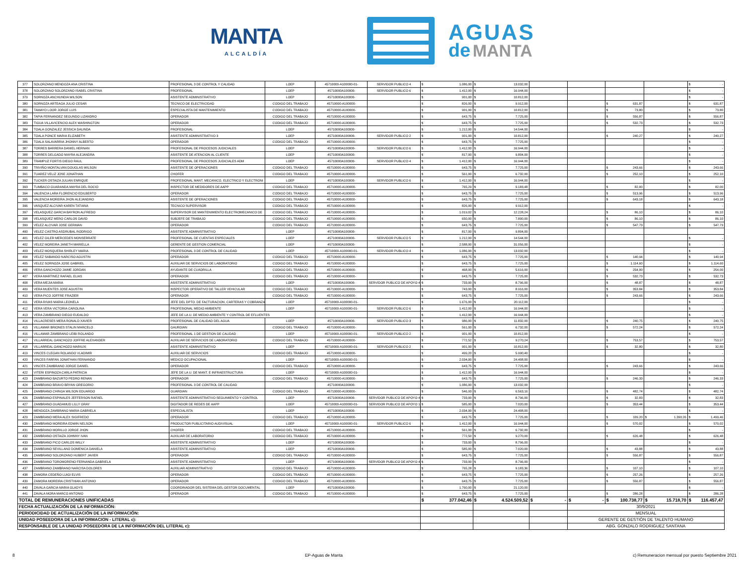MANTA
ALCALDÍA
AGUAS
de MANTA
| 377 | SOLORZANO MENDOZA ANA CRISTINA | PROFESIONAL 3 DE CONTROL Y CALIDAD | LOEP | 45710000-A100000-01- | SERVIDOR PUBLICO 4 | $ 1.086,00 | $ 13.032,00 | | | | | $ - |
| 378 | SOLORZANO SOLORZANO ISABEL CRISTINA | PROFESIONAL | LOEP | 45710000A100000- | SERVIDOR PUBLICO 6 | $ 1.412,00 | $ 16.944,00 | | | | | $ - |
| 379 | SORNOZA ANCHUNDIA WILSON | ASISTENTE ADMINISTRATIVO | LOEP | 45710000A100000- | | $ 901,00 | $ 10.812,00 | | | | | $ - |
| 380 | SORNOZA ARTEAGA JULIO CESAR | TECNICO DE ELECTRICIDAD | CODIGO DEL TRABAJO | 45710000-A100000- | | $ 826,00 | $ 9.912,00 | | | $ 631,87 | | $ 631,87 |
| 381 | TAMAYO LOOR JORGE LUIS | ESPECIALISTA DE MANTENIMIENTO | CODIGO DEL TRABAJO | 45710000-A100000- | | $ 901,00 | $ 10.812,00 | | | $ 73,80 | | $ 73,80 |
| 382 | TAPIA FERNANDEZ SEGUNDO LIZANDRO | OPERADOR | CODIGO DEL TRABAJO | 45710000-A100000- | | $ 643,75 | $ 7.725,00 | | | $ 556,87 | | $ 556,87 |
| 383 | TIGUA VILLAVICENCIO ALEX WASHINGTON | OPERADOR | CODIGO DEL TRABAJO | 45710000-A100000- | | $ 643,75 | $ 7.725,00 | | | $ 532,73 | | $ 532,73 |
| 384 | TOALA GONZALEZ JESSICA DALINDA | PROFESIONAL | LOEP | 45710000A100000- | | $ 1.212,00 | $ 14.544,00 | | | | | $ - |
| 385 | TOALA PONCE MARIA ELIZABETH | ASISTENTE ADMINISTRATIVO 3 | LOEP | 45710000A100000- | SERVIDOR PUBLICO 2 | $ 901,00 | $ 10.812,00 | | | $ 240,27 | | $ 240,27 |
| 386 | TOALA SALAVARRIA JHONNY ALBERTO | OPERADOR | CODIGO DEL TRABAJO | 45710000-A100000- | | $ 643,75 | $ 7.725,00 | | | | | $ - |
| 387 | TORRES BARRERA DANIEL HERNAN | PROFESIONAL DE PROCESOS JUDICIALES | LOEP | 45710000A100000- | SERVIDOR PUBLICO 6 | $ 1.412,00 | $ 16.944,00 | | | | | $ - |
| 388 | TORRES DELGADO MAYRA ALEJANDRA | ASISTENTE DE ATENCION AL CLIENTE | LOEP | 45710000A100000- | | $ 817,00 | $ 9.804,00 | | | | | $ - |
| 389 | TRAMPUZ FORTIS DIEGO RAUL | PROFESIONAL DE PROCESOS JUDICIALES ADM | LOEP | 45710000A100000- | SERVIDOR PUBLICO 4 | $ 1.412,00 | $ 16.944,00 | | | | | $ - |
| 390 | TRIVIÑO MONTALVAN DOUGLAS WILSON | ASISTENTE DE OPERACIONES | CODIGO DEL TRABAJO | 45710000-A100000- | | $ 643,75 | $ 7.725,00 | | | $ 243,66 | | $ 243,66 |
| 391 | TUAREZ VELIZ JOSE JONATHAN | CHOFER | CODIGO DEL TRABAJO | 45710000-A100000- | | $ 561,00 | $ 6.732,00 | | | $ 252,10 | | $ 252,10 |
| 392 | TUCKER OSTAIZA JULIAN ENRIQUE | PROFESIONAL MANT. MECANICO, ELECTRICO Y ELECTRONI | LOEP | 45710000A100000- | SERVIDOR PUBLICO 6 | $ 1.412,00 | $ 16.944,00 | | | | | $ - |
| 393 | TUMBACO GUARANDA MAYRA DEL ROCIO | INSPECTOR DE MEDIDORES DE AAPP | CODIGO DEL TRABAJO | 45710000-A100000- | | $ 765,29 | $ 9.183,48 | | | $ 82,00 | | $ 82,00 |
| 394 | VALENCIA LARA FLORENCIO EDILBERTO | OPERADOR | CODIGO DEL TRABAJO | 45710000-A100000- | | $ 643,75 | $ 7.725,00 | | | $ 513,96 | | $ 513,96 |
| 395 | VALENCIA MOREIRA JHON ALEJANDRO | ASISTENTE DE OPERACIONES | CODIGO DEL TRABAJO | 45710000-A100000- | | $ 643,75 | $ 7.725,00 | | | $ 643,18 | | $ 643,18 |
| 396 | VASQUEZ ALCIVAR KAREN TATIANA | TECNICO SUPERVISOR | CODIGO DEL TRABAJO | 45710000-A100000- | | $ 826,00 | $ 9.912,00 | | | | | $ - |
| 397 | VELASQUEZ GARCIA BAYRON ALFREDO | SUPERVISOR DE MANTENIMIENTO ELECTROMECANICO DE | CODIGO DEL TRABAJO | 45710000-A100000- | | $ 1.019,02 | $ 12.228,24 | | | $ 86,10 | | $ 86,10 |
| 398 | VELASQUEZ MERO CARLOS DAVID | SUBJEFE DE TRABAJO | CODIGO DEL TRABAJO | 45710000-A100000- | | $ 650,00 | $ 7.800,00 | | | $ 86,10 | | $ 86,10 |
| 399 | VELEZ ALCIVAR JOSE GERMAN | OPERADOR | CODIGO DEL TRABAJO | 45710000-A100000- | | $ 643,75 | $ 7.725,00 | | | $ 547,73 | | $ 547,73 |
| 400 | VELEZ CASTRO ASDRUBAL RODRIGO | ASISTENTE ADMINISTRATIVO | LOEP | 45710000A100000- | | $ 817,00 | $ 9.804,00 | | | | | |
| 401 | VELEZ GILER MERCEDES MONSERRATE | PROFESIONAL DE CUENTAS ESPECIALES | LOEP | 45710000A100000- | SERVIDOR PUBLICO 5 | $ 1.212,00 | $ 14.544,00 | | | | | $ - |
| 402 | VELEZ MOREIRA JANETH MARIELLA | GERENTE DE GESTION COMERCIAL | LOEP | 45710000A100000- | | $ 2.588,00 | $ 31.056,00 | | | | | $ - |
| 403 | VELEZ MOSQUERA SHIRLEY MARIA | PROFESIONAL 3 DE CONTROL DE CALIDAD | LOEP | 45710000-A100000-01- | SERVIDOR PUBLICO 4 | $ 1.086,00 | $ 13.032,00 | | | | | $ - |
| 404 | VELEZ SABANDO NARCISO AGUSTIN | OPERADOR | CODIGO DEL TRABAJO | 45710000-A100000- | | $ 643,75 | $ 7.725,00 | | | $ 140,94 | | $ 140,94 |
| 405 | VELEZ SORNOZA JOSE GABRIEL | AUXILIAR DE SERVICIOS DE LABORATORIO | CODIGO DEL TRABAJO | 45710000-A100000- | | $ 643,75 | $ 7.725,00 | | | $ 1.114,60 | | $ 1.114,60 |
| 406 | VERA GANCHOZO JAIME JORDAN | AYUDANTE DE CUADRILLA | CODIGO DEL TRABAJO | 45710000-A100000- | | $ 468,00 | $ 5.616,00 | | | $ 254,00 | | $ 254,00 |
| 407 | VERA MARTINEZ RAFAEL ELIAS | OPERADOR | CODIGO DEL TRABAJO | 45710000-A100000- | | $ 643,75 | $ 7.725,00 | | | $ 532,73 | | $ 532,73 |
| 408 | VERA MEJIA MARIA | ASISTENTE ADMINISTRATIVO | LOEP | 45710000A100000- | SERVIDOR PUBLICO DE APOYO 4 | $ 733,00 | $ 8.796,00 | | | $ 48,87 | | $ 48,87 |
| 409 | VERA MUENTES JOSE AGUSTIN | INSPECTOR OPERATIVO DE TALLER VEHICULAR | CODIGO DEL TRABAJO | 45710000-A100000- | | $ 743,00 | $ 8.916,00 | | | $ 353,84 | | $ 353,84 |
| 410 | VERA PICO JOFFRE FRAZIER | OPERADOR | CODIGO DEL TRABAJO | 45710000-A100000- | | $ 643,75 | $ 7.725,00 | | | $ 243,66 | | $ 243,66 |
| 411 | VERA RIVAS MARIA LEONELA | JEFE DEL DPTO. DE FACTURACION, CARTERAS Y COBRANZA | LOEP | 45710000-A100000-01- | | $ 1.676,00 | $ 20.112,00 | | | | | $ - |
| 412 | VERA VERA VICTORIA CAROLINA | PROFESIONAL MEDIO AMBIENTE | LOEP | 45710000-A100000-01- | SERVIDOR PUBLICO 6 | $ 1.412,00 | $ 16.944,00 | | | | | $ - |
| 413 | VERA ZAMBRANO DIEGO EUDALDO | JEFE DE LA U. DE MEDIO AMBIENTE Y CONTROL DE EFLUENTES | | | | $ 1.412,00 | $ 16.944,00 | | | | | $ - |
| 414 | VILLACRESES MERA RONALD XAVIER | PROFESIONAL DE CALIDAD DEL AGUA | LOEP | 45710000A100000- | SERVIDOR PUBLICO 3 | $ 986,00 | $ 11.832,00 | | | $ 240,75 | | $ 240,75 |
| 415 | VILLAMAR BRIONES STALIN MARCELO | GAURDIAN | CODIGO DEL TRABAJO | 45710000-A100000- | | $ 561,00 | $ 6.732,00 | | | $ 572,24 | | $ 572,24 |
| 416 | VILLAMAR ZAMBRANO LEIBI ROLANDO | PROFESIONAL 1 DE GESTION DE CALIDAD | LOEP | 45710000-A100000-01- | SERVIDOR PUBLICO 2 | $ 901,00 | $ 10.812,00 | | | | | $ - |
| 417 | VILLARREAL GANCHOZO JOFFRE ALEXANDER | AUXILIAR DE SERVICIOS DE LABORATORIO | CODIGO DEL TRABAJO | 45710000-A100000- | | $ 772,52 | $ 9.270,24 | | | $ 753,57 | | $ 753,57 |
| 418 | VILLARREAL GANCHOZO MARIUXI | ASISTENTE ADMINISTRATIVO | LOEP | 45710000-A100000-01- | SERVIDOR PUBLICO 2 | $ 901,00 | $ 10.812,00 | | | $ 32,80 | | $ 32,80 |
| 419 | VINCES CLEGAN ROLANDO VLADIMIR | AUXILIAR DE SERVICIOS | CODIGO DEL TRABAJO | 45710000-A100000- | | $ 499,20 | $ 5.990,40 | | | | | $ - |
| 420 | VINCES FARFAN JONATHAN FERNANDO | MEDICO OCUPACIONAL | LOEP | 45710000-A100000-01- | | $ 2.034,00 | $ 24.408,00 | | | | | $ - |
| 421 | VINCES ZAMBRANO JORGE DANIEL | OPERADOR | CODIGO DEL TRABAJO | 45710000-A100000- | | $ 643,75 | $ 7.725,00 | | | $ 243,66 | | $ 243,66 |
| 422 | VITERI ESPINOZA CARLA PATRICIA | JEFE DE LA U. DE MANT. E INFRAESTRUCTURA | LOEP | 45710000-A100000-01- | | $ 1.412,00 | $ 16.944,00 | | | | | $ - |
| 423 | ZAMBRANO BAZURTO PEDRO RENAN | OPERADOR | CODIGO DEL TRABAJO | 45710000-A100000- | | $ 643,75 | $ 7.725,00 | | | $ 246,33 | | $ 246,33 |
| 424 | ZAMBRANO BRAVO BRYAN GREGORIO | PROFESIONAL 3 DE CONTROL DE CALIDAD | | 45710000A100000- | | $ 1.086,00 | $ 13.032,00 | | | | | $ - |
| 425 | ZAMBRANO CHINGA WILSON EDUARDO | GUARDIAN | CODIGO DEL TRABAJO | 45710000-A100000- | | $ 546,93 | $ 6.563,16 | | | $ 482,74 | | $ 482,74 |
| 426 | ZAMBRANO ESPINALES JEFFERSON RAFAEL | ASISTENTE ADMINISTRATIVO SEGUIMIENTO Y CONTROL | LOEP | 45710000A100000- | SERVIDOR PUBLICO DE APOYO 4 | $ 733,00 | $ 8.796,00 | | | $ 32,83 | | $ 32,83 |
| 427 | ZAMBRANO GUADAMUD LILLY GRAY | DIGITADOR DE REDES DE AAPP | LOEP | 45710000-A100000-01- | SERVIDOR PUBLICO DE APOYO 1 | $ 585,00 | $ 7.020,00 | | | $ 353,44 | | $ 353,44 |
| 428 | MENDOZA ZAMBRANO MARIA GABRIELA | ESPECIALISTA | LOEP | 45710000A100000- | | $ 2.034,00 | $ 24.408,00 | | | | | $ - |
| 429 | ZAMBRANO MERA ALEX SIGIFREDO | OPERADOR | CODIGO DEL TRABAJO | 45710000-A100000- | | $ 643,75 | $ 7.725,00 | | | $ 109,20 | $ 1.390,26 | $ 1.499,46 |
| 430 | ZAMBRANO MOREIRA EDWIN NELSON | PRODUCTOR PUBLICITARIO AUDIVISUAL | LOEP | 45710000-A100000-01- | SERVIDOR PUBLICO 6 | $ 1.412,00 | $ 16.944,00 | | | $ 570,02 | | $ 570,02 |
| 431 | ZAMBRANO MORILLO JORGE JHON | CHOFER | CODIGO DEL TRABAJO | 45710000-A100000- | | $ 561,00 | $ 6.732,00 | | | | | $ - |
| 432 | ZAMBRANO OSTAIZA JOHNNY IVAN | AUXILIAR DE LABORATORIO | CODIGO DEL TRABAJO | 45710000-A100000- | | $ 772,50 | $ 9.270,00 | | | $ 626,48 | | $ 626,48 |
| 433 | ZAMBRANO PICO CARLOS WILLY | ASISTENTE ADMINISTRATIVO | LOEP | 45710000A100000- | | $ 733,00 | $ 8.796,00 | | | | | $ - |
| 434 | ZAMBRANO SEVILLANO DOMENICA DANIELA | ASISTENTE ADMINISTRATIVO | LOEP | 45710000A100000- | | $ 585,00 | $ 7.020,00 | | | $ 43,88 | | $ 43,88 |
| 435 | ZAMBRANO SOLORZANO HUBERT JAVIER | OPERADOR | CODIGO DEL TRABAJO | 45710000-A100000- | | $ 643,75 | $ 7.725,00 | | | $ 556,87 | | $ 556,87 |
| 436 | ZAMBRANO TOROMORENO FERNANDA GABRIELA | ASISTENTE ADMINISTRATIVO | LOEP | 45710000A100000- | SERVIDOR PUBLICO DE APOYO 4 | $ 733,00 | $ 8.796,00 | | | | | $ - |
| 437 | ZAMBRANO ZAMBRANO NARCISA DOLORES | AUXILIAR ADMINISTRATIVO | CODIGO DEL TRABAJO | 45710000-A100000- | | $ 765,28 | $ 9.183,36 | | | $ 107,10 | | $ 107,10 |
| 438 | ZAMORA CEDEÑO LUIGI ELVIS | OPERADOR | CODIGO DEL TRABAJO | 45710000-A100000- | | $ 643,75 | $ 7.725,00 | | | $ 257,26 | | $ 257,26 |
| 439 | ZAMORA MOREIRA CRISTHIAN ANTONIO | OPERADOR | CODIGO DEL TRABAJO | 45710000-A100000- | | $ 643,75 | $ 7.725,00 | | | $ 556,87 | | $ 556,87 |
| 440 | ZAVALA GARCIA MARIA GLADYS | COORDINADOR DEL SISTEMA DEL GESTOR DOCUMENTAL | LOEP | 45710000A100000- | | $ 1.760,00 | $ 21.120,00 | | | | | $ - |
| 441 | ZAVALA MORA MARCO ANTONIO | OPERADOR | CODIGO DEL TRABAJO | 45710000-A100000- | | $ 643,75 | $ 7.725,00 | | | $ 286,28 | | $ 286,28 |
| TOTAL DE REMUNERACIONES UNIFICADAS | | | | | | $ 377.042,46 | $ 4.524.509,52 | $ - | $ - | $ 100.738,77 | $ 15.718,70 | $ 116.457,47 |
| FECHA ACTUALIZACIÓN DE LA INFORMACIÓN: | | | | | | | | | 30/9/2021 | | | |
| PERIODICIDAD DE ACTUALIZACIÓN DE LA INFORMACIÓN: | | | | | | | | | MENSUAL | | | |
| UNIDAD POSEEDORA DE LA INFORMACION - LITERAL c): | | | | | | | | | GERENTE DE GESTIÓN DE TALENTO HUMANO | | | |
| RESPONSABLE DE LA UNIDAD POSEEDORA DE LA INFORMACIÓN DEL LITERAL c): | | | | | | | | | ABG. GONZALO RODRIGUEZ SANTANA | | | |
8 EP-Aguas de Manta c) Remuneracion mensual por puesto Septiembre 2021